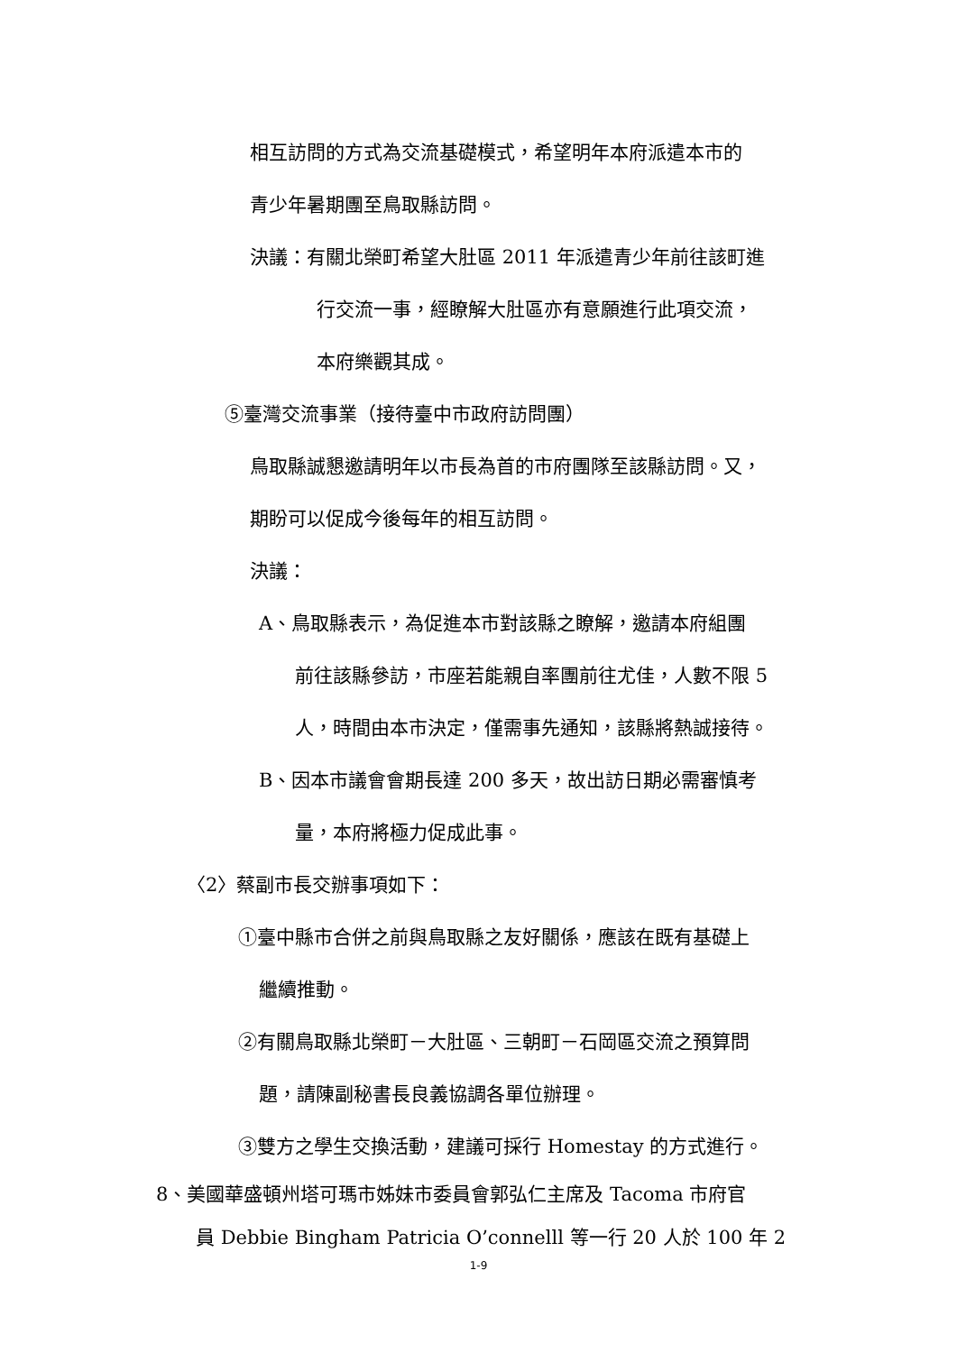相互訪問的方式為交流基礎模式，希望明年本府派遣本市的
青少年暑期團至鳥取縣訪問。
決議：有關北榮町希望大肚區 2011 年派遣青少年前往該町進
行交流一事，經瞭解大肚區亦有意願進行此項交流，
本府樂觀其成。
⑤臺灣交流事業（接待臺中市政府訪問團）
鳥取縣誠懇邀請明年以市長為首的市府團隊至該縣訪問。又，
期盼可以促成今後每年的相互訪問。
決議：
A、鳥取縣表示，為促進本市對該縣之瞭解，邀請本府組團
前往該縣參訪，市座若能親自率團前往尤佳，人數不限 5
人，時間由本市決定，僅需事先通知，該縣將熱誠接待。
B、因本市議會會期長達 200 多天，故出訪日期必需審慎考
量，本府將極力促成此事。
〈2〉蔡副市長交辦事項如下：
①臺中縣市合併之前與鳥取縣之友好關係，應該在既有基礎上
繼續推動。
②有關鳥取縣北榮町－大肚區、三朝町－石岡區交流之預算問
題，請陳副秘書長良義協調各單位辦理。
③雙方之學生交換活動，建議可採行 Homestay 的方式進行。
8、美國華盛頓州塔可瑪市姊妹市委員會郭弘仁主席及 Tacoma 市府官
員 Debbie Bingham Patricia O’connelll 等一行 20 人於 100 年 2
1-9